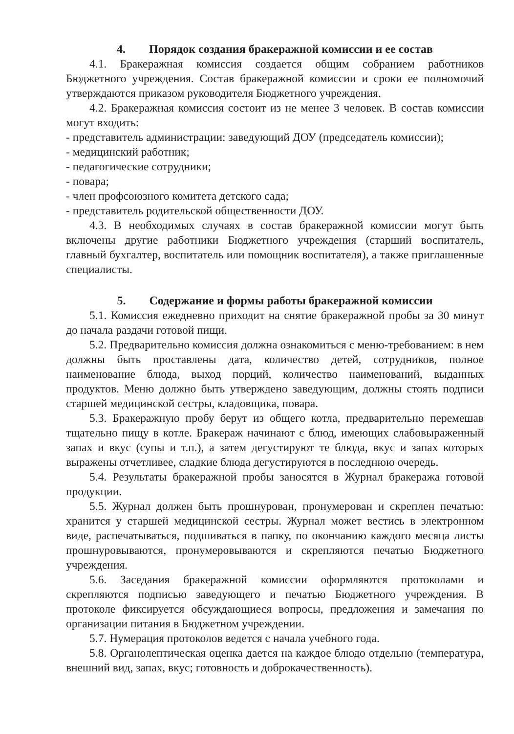4. Порядок создания бракеражной комиссии и ее состав
4.1. Бракеражная комиссия создается общим собранием работников Бюджетного учреждения. Состав бракеражной комиссии и сроки ее полномочий утверждаются приказом руководителя Бюджетного учреждения.
4.2. Бракеражная комиссия состоит из не менее 3 человек. В состав комиссии могут входить:
- представитель администрации: заведующий ДОУ (председатель комиссии);
- медицинский работник;
- педагогические сотрудники;
- повара;
- член профсоюзного комитета детского сада;
- представитель родительской общественности ДОУ.
4.3. В необходимых случаях в состав бракеражной комиссии могут быть включены другие работники Бюджетного учреждения (старший воспитатель, главный бухгалтер, воспитатель или помощник воспитателя), а также приглашенные специалисты.
5. Содержание и формы работы бракеражной комиссии
5.1. Комиссия ежедневно приходит на снятие бракеражной пробы за 30 минут до начала раздачи готовой пищи.
5.2. Предварительно комиссия должна ознакомиться с меню-требованием: в нем должны быть проставлены дата, количество детей, сотрудников, полное наименование блюда, выход порций, количество наименований, выданных продуктов. Меню должно быть утверждено заведующим, должны стоять подписи старшей медицинской сестры, кладовщика, повара.
5.3. Бракеражную пробу берут из общего котла, предварительно перемешав тщательно пищу в котле. Бракераж начинают с блюд, имеющих слабовыраженный запах и вкус (супы и т.п.), а затем дегустируют те блюда, вкус и запах которых выражены отчетливее, сладкие блюда дегустируются в последнюю очередь.
5.4. Результаты бракеражной пробы заносятся в Журнал бракеража готовой продукции.
5.5. Журнал должен быть прошнурован, пронумерован и скреплен печатью: хранится у старшей медицинской сестры. Журнал может вестись в электронном виде, распечатываться, подшиваться в папку, по окончанию каждого месяца листы прошнуровываются, пронумеровываются и скрепляются печатью Бюджетного учреждения.
5.6. Заседания бракеражной комиссии оформляются протоколами и скрепляются подписью заведующего и печатью Бюджетного учреждения. В протоколе фиксируется обсуждающиеся вопросы, предложения и замечания по организации питания в Бюджетном учреждении.
5.7. Нумерация протоколов ведется с начала учебного года.
5.8. Органолептическая оценка дается на каждое блюдо отдельно (температура, внешний вид, запах, вкус; готовность и доброкачественность).